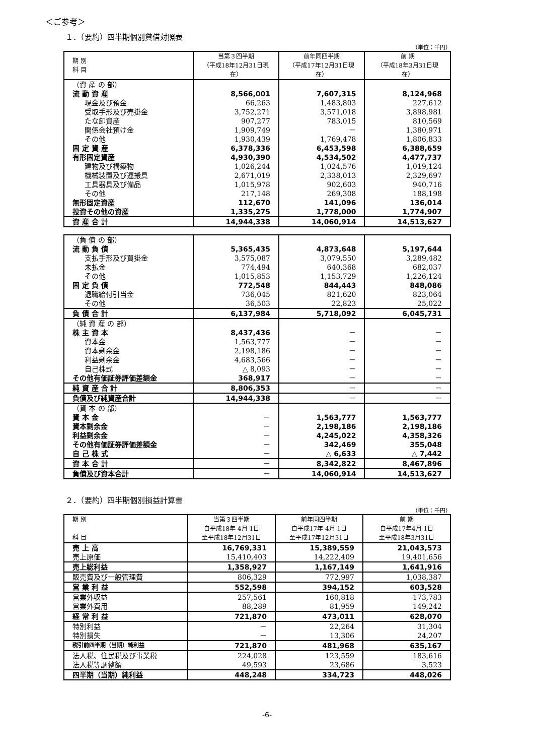＜ご参考＞
１．（要約）四半期個別貸借対照表
（単位：千円）
| 期 別 科 目 | 当第３四半期 （平成18年12月31日現在） | 前年同四半期 （平成17年12月31日現在） | 前 期 （平成18年3月31日現在） |
| --- | --- | --- | --- |
| （資 産 の 部） | | | |
| 流 動 資 産 | 8,566,001 | 7,607,315 | 8,124,968 |
| 現金及び預金 | 66,263 | 1,483,803 | 227,612 |
| 受取手形及び売掛金 | 3,752,271 | 3,571,018 | 3,898,981 |
| たな卸資産 | 907,277 | 783,015 | 810,569 |
| 関係会社預け金 | 1,909,749 | － | 1,380,971 |
| その他 | 1,930,439 | 1,769,478 | 1,806,833 |
| 固 定 資 産 | 6,378,336 | 6,453,598 | 6,388,659 |
| 有形固定資産 | 4,930,390 | 4,534,502 | 4,477,737 |
| 建物及び構築物 | 1,026,244 | 1,024,576 | 1,019,124 |
| 機械装置及び運搬具 | 2,671,019 | 2,338,013 | 2,329,697 |
| 工具器具及び備品 | 1,015,978 | 902,603 | 940,716 |
| その他 | 217,148 | 269,308 | 188,198 |
| 無形固定資産 | 112,670 | 141,096 | 136,014 |
| 投資その他の資産 | 1,335,275 | 1,778,000 | 1,774,907 |
| 資 産 合 計 | 14,944,338 | 14,060,914 | 14,513,627 |
| （負 債 の 部） | | | |
| 流 動 負 債 | 5,365,435 | 4,873,648 | 5,197,644 |
| 支払手形及び買掛金 | 3,575,087 | 3,079,550 | 3,289,482 |
| 未払金 | 774,494 | 640,368 | 682,037 |
| その他 | 1,015,853 | 1,153,729 | 1,226,124 |
| 固 定 負 債 | 772,548 | 844,443 | 848,086 |
| 退職給付引当金 | 736,045 | 821,620 | 823,064 |
| その他 | 36,503 | 22,823 | 25,022 |
| 負 債 合 計 | 6,137,984 | 5,718,092 | 6,045,731 |
| （純 資 産 の 部） | | | |
| 株 主 資 本 | 8,437,436 | － | － |
| 資本金 | 1,563,777 | － | － |
| 資本剰余金 | 2,198,186 | － | － |
| 利益剰余金 | 4,683,566 | － | － |
| 自己株式 | △ 8,093 | － | － |
| その他有価証券評価差額金 | 368,917 | － | － |
| 純 資 産 合 計 | 8,806,353 | － | － |
| 負債及び純資産合計 | 14,944,338 | － | － |
| （資 本 の 部） | | | |
| 資 本 金 | － | 1,563,777 | 1,563,777 |
| 資本剰余金 | － | 2,198,186 | 2,198,186 |
| 利益剰余金 | － | 4,245,022 | 4,358,326 |
| その他有価証券評価差額金 | － | 342,469 | 355,048 |
| 自 己 株 式 | － | △ 6,633 | △ 7,442 |
| 資 本 合 計 | － | 8,342,822 | 8,467,896 |
| 負債及び資本合計 | － | 14,060,914 | 14,513,627 |
２．（要約）四半期個別損益計算書
（単位：千円）
| 期 別 科 目 | 当第３四半期 自平成18年 4月 1日 至平成18年12月31日 | 前年同四半期 自平成17年 4月 1日 至平成17年12月31日 | 前 期 自平成17年4月 1日 至平成18年3月31日 |
| --- | --- | --- | --- |
| 売 上 高 | 16,769,331 | 15,389,559 | 21,043,573 |
| 売上原価 | 15,410,403 | 14,222,409 | 19,401,656 |
| 売上総利益 | 1,358,927 | 1,167,149 | 1,641,916 |
| 販売費及び一般管理費 | 806,329 | 772,997 | 1,038,387 |
| 営 業 利 益 | 552,598 | 394,152 | 603,528 |
| 営業外収益 | 257,561 | 160,818 | 173,783 |
| 営業外費用 | 88,289 | 81,959 | 149,242 |
| 経 常 利 益 | 721,870 | 473,011 | 628,070 |
| 特別利益 | － | 22,264 | 31,304 |
| 特別損失 | － | 13,306 | 24,207 |
| 税引前四半期（当期）純利益 | 721,870 | 481,968 | 635,167 |
| 法人税、住民税及び事業税 | 224,028 | 123,559 | 183,616 |
| 法人税等調整額 | 49,593 | 23,686 | 3,523 |
| 四半期（当期）純利益 | 448,248 | 334,723 | 448,026 |
-6-